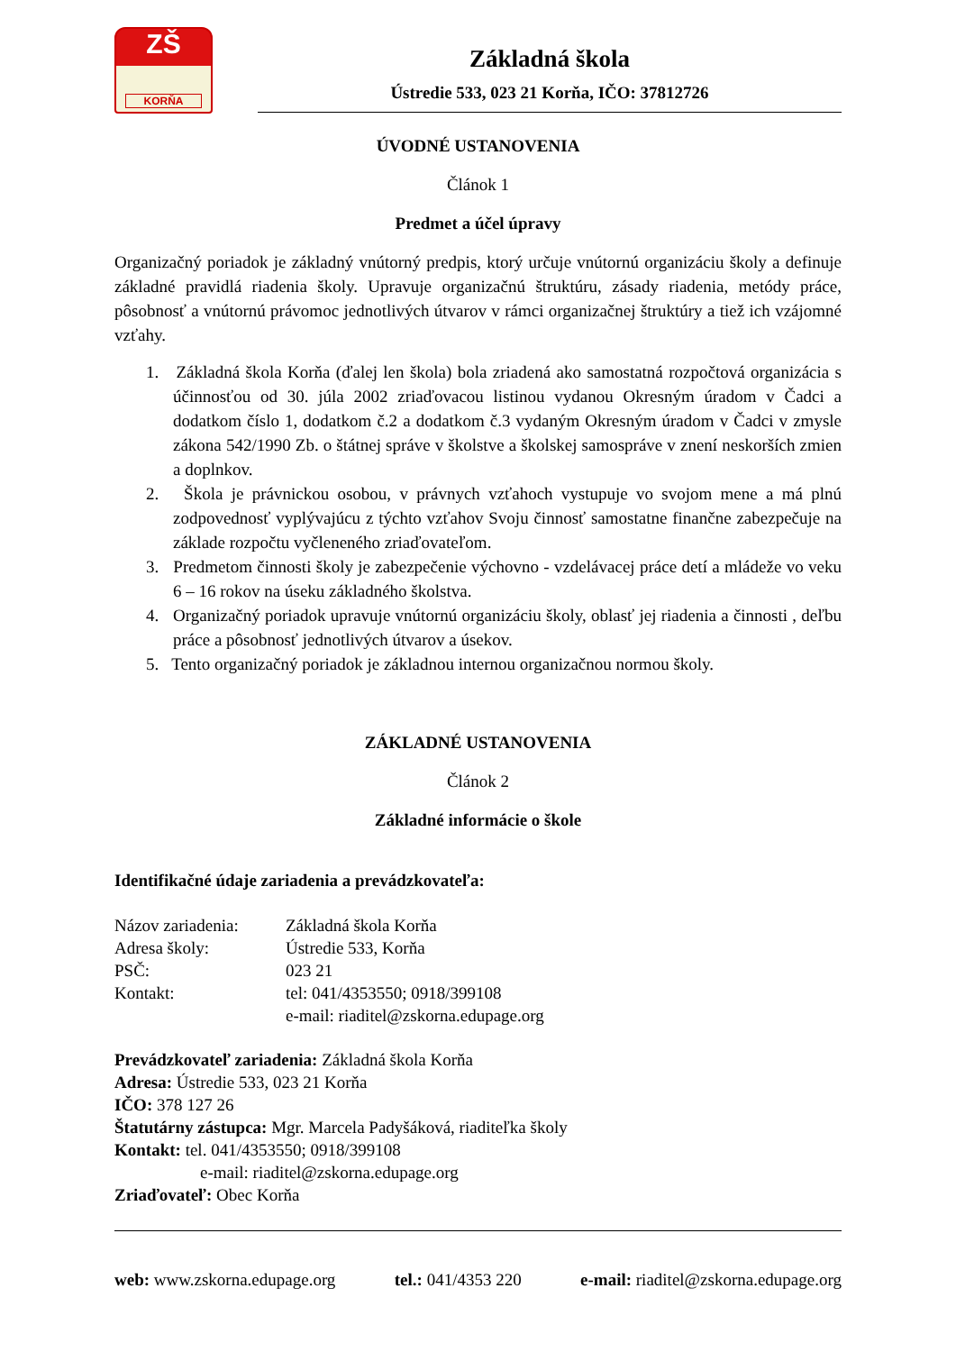ZŠ
KORŇA
Základná škola
Ústredie 533, 023 21 Korňa, IČO: 37812726
ÚVODNÉ USTANOVENIA
Článok 1
Predmet a účel úpravy
Organizačný poriadok je základný vnútorný predpis, ktorý určuje vnútornú organizáciu školy a definuje základné pravidlá riadenia školy. Upravuje organizačnú štruktúru, zásady riadenia, metódy práce, pôsobnosť a vnútornú právomoc jednotlivých útvarov v rámci organizačnej štruktúry a tiež ich vzájomné vzťahy.
1. Základná škola Korňa (ďalej len škola) bola zriadená ako samostatná rozpočtová organizácia s účinnosťou od 30. júla 2002 zriaďovacou listinou vydanou Okresným úradom v Čadci a dodatkom číslo 1, dodatkom č.2 a dodatkom č.3 vydaným Okresným úradom v Čadci v zmysle zákona 542/1990 Zb. o štátnej správe v školstve a školskej samospráve v znení neskorších zmien a doplnkov.
2. Škola je právnickou osobou, v právnych vzťahoch vystupuje vo svojom mene a má plnú zodpovednosť vyplývajúcu z týchto vzťahov Svoju činnosť samostatne finančne zabezpečuje na základe rozpočtu vyčleneného zriaďovateľom.
3. Predmetom činnosti školy je zabezpečenie výchovno - vzdelávacej práce detí a mládeže vo veku 6 – 16 rokov na úseku základného školstva.
4. Organizačný poriadok upravuje vnútornú organizáciu školy, oblasť jej riadenia a činnosti , deľbu práce a pôsobnosť jednotlivých útvarov a úsekov.
5. Tento organizačný poriadok je základnou internou organizačnou normou školy.
ZÁKLADNÉ USTANOVENIA
Článok 2
Základné informácie o škole
Identifikačné údaje zariadenia a prevádzkovateľa:
| Názov zariadenia: | Základná škola Korňa |
| Adresa školy: | Ústredie 533, Korňa |
| PSČ: | 023 21 |
| Kontakt: | tel: 041/4353550; 0918/399108 e-mail: riaditel@zskorna.edupage.org |
Prevádzkovateľ zariadenia: Základná škola Korňa
Adresa: Ústredie 533, 023 21 Korňa
IČO: 378 127 26
Štatutárny zástupca: Mgr. Marcela Padyšáková, riaditeľka školy
Kontakt: tel. 041/4353550; 0918/399108
e-mail: riaditel@zskorna.edupage.org
Zriaďovateľ: Obec Korňa
web: www.zskorna.edupage.org tel.: 041/4353 220 e-mail: riaditel@zskorna.edupage.org